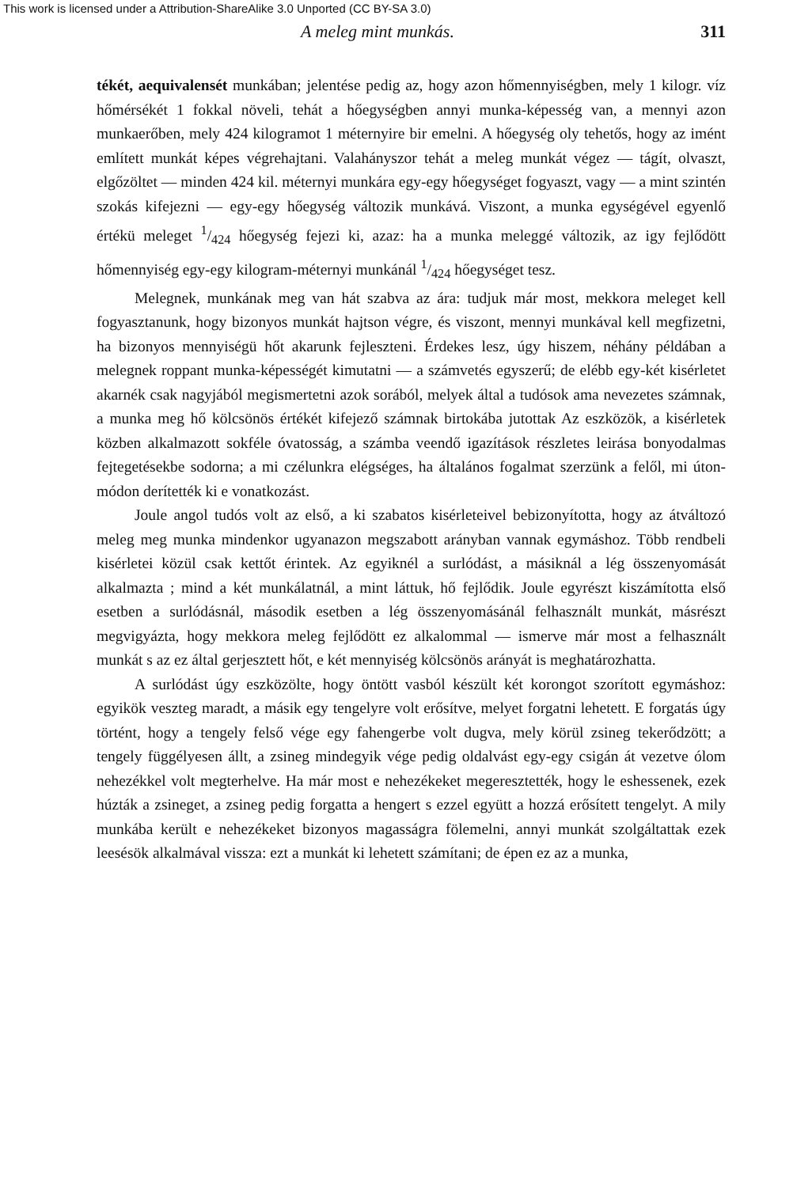This work is licensed under a Attribution-ShareAlike 3.0 Unported (CC BY-SA 3.0)
A meleg mint munkás. 311
tékét, aequivalensét munkában; jelentése pedig az, hogy azon hőmennyiségben, mely 1 kilogr. víz hőmérsékét 1 fokkal növeli, tehát a hőegységben annyi munka-képesség van, a mennyi azon munkaerőben, mely 424 kilogramot 1 méternyire bir emelni. A hőegység oly tehetős, hogy az imént említett munkát képes végrehajtani. Valahányszor tehát a meleg munkát végez — tágít, olvaszt, elgőzöltet — minden 424 kil. méternyi munkára egy-egy hőegységet fogyaszt, vagy — a mint szintén szokás kifejezni — egy-egy hőegység változik munkává. Viszont, a munka egységével egyenlő értékü meleget 1/424 hőegység fejezi ki, azaz: ha a munka meleggé változik, az igy fejlődött hőmennyiség egy-egy kilogram-méternyi munkánál 1/424 hőegységet tesz.
Melegnek, munkának meg van hát szabva az ára: tudjuk már most, mekkora meleget kell fogyasztanunk, hogy bizonyos munkát hajtson végre, és viszont, mennyi munkával kell megfizetni, ha bizonyos mennyiségü hőt akarunk fejleszteni. Érdekes lesz, úgy hiszem, néhány példában a melegnek roppant munka-képességét kimutatni — a számvetés egyszerű; de elébb egy-két kisérletet akarnék csak nagyjából megismertetni azok sorából, melyek által a tudósok ama nevezetes számnak, a munka meg hő kölcsönös értékét kifejező számnak birtokába jutottak Az eszközök, a kisérletek közben alkalmazott sokféle óvatosság, a számba veendő igazítások részletes leirása bonyodalmas fejtegetésekbe sodorna; a mi czélunkra elégséges, ha általános fogalmat szerzünk a felől, mi úton-módon derítették ki e vonatkozást.
Joule angol tudós volt az első, a ki szabatos kisérleteivel bebizonyította, hogy az átváltozó meleg meg munka mindenkor ugyanazon megszabott arányban vannak egymáshoz. Több rendbeli kisérletei közül csak kettőt érintek. Az egyiknél a surlódást, a másiknál a lég összenyomását alkalmazta ; mind a két munkálatnál, a mint láttuk, hő fejlődik. Joule egyrészt kiszámította első esetben a surlódásnál, második esetben a lég összenyomásánál felhasznált munkát, másrészt megvigyázta, hogy mekkora meleg fejlődött ez alkalommal — ismerve már most a felhasznált munkát s az ez által gerjesztett hőt, e két mennyiség kölcsönös arányát is meghatározhatta.
A surlódást úgy eszközölte, hogy öntött vasból készült két korongot szorított egymáshoz: egyikök veszteg maradt, a másik egy tengelyre volt erősítve, melyet forgatni lehetett. E forgatás úgy történt, hogy a tengely felső vége egy fahengerbe volt dugva, mely körül zsineg tekerődzött; a tengely függélyesen állt, a zsineg mindegyik vége pedig oldalvást egy-egy csigán át vezetve ólom nehezékkel volt megterhelve. Ha már most e nehezékeket megeresztették, hogy le eshessenek, ezek húzták a zsineget, a zsineg pedig forgatta a hengert s ezzel együtt a hozzá erősített tengelyt. A mily munkába került e nehezékeket bizonyos magasságra fölemelni, annyi munkát szolgáltattak ezek leesésök alkalmával vissza: ezt a munkát ki lehetett számítani; de épen ez az a munka,